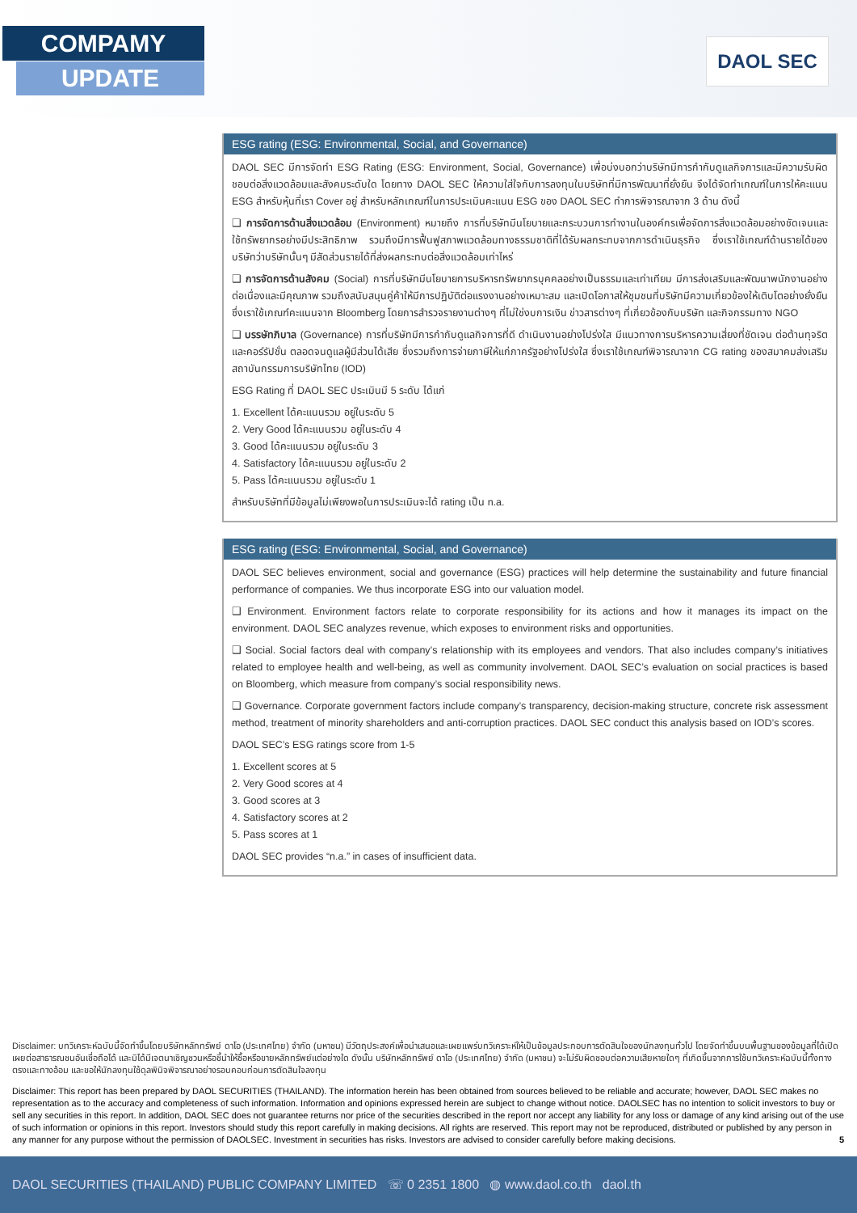COMPAMY
UPDATE
DAOL SEC
ESG rating (ESG: Environmental, Social, and Governance)
DAOL SEC มีการจัดทำ ESG Rating (ESG: Environment, Social, Governance) เพื่อบ่งบอกว่าบริษัทมีการกำกับดูแลกิจการและมีความรับผิดชอบต่อสิ่งแวดล้อมและสังคมระดับใด โดยทาง DAOL SEC ให้ความใส่ใจกับการลงทุนในบริษัทที่มีการพัฒนาที่ยั่งยืน จึงได้จัดทำเกณฑ์ในการให้คะแนน ESG สำหรับหุ้นที่เรา Cover อยู่ สำหรับหลักเกณฑ์ในการประเมินคะแนน ESG ของ DAOL SEC ทำการพิจารณาจาก 3 ด้าน ดังนี้
❑ การจัดการด้านสิ่งแวดล้อม (Environment) หมายถึง การที่บริษัทมีนโยบายและกระบวนการทำงานในองค์กรเพื่อจัดการสิ่งแวดล้อมอย่างชัดเจนและใช้ทรัพยากรอย่างมีประสิทธิภาพ รวมถึงมีการฟื้นฟูสภาพแวดล้อมทางธรรมชาติที่ได้รับผลกระทบจากการดำเนินธุรกิจ ซึ่งเราใช้เกณฑ์ด้านรายได้ของบริษัทว่าบริษัทนั้นๆ มีสัดส่วนรายได้ที่ส่งผลกระทบต่อสิ่งแวดล้อมเท่าไหร่
❑ การจัดการด้านสังคม (Social) การที่บริษัทมีนโยบายการบริหารทรัพยากรบุคคลอย่างเป็นธรรมและเท่าเทียม มีการส่งเสริมและพัฒนาพนักงานอย่างต่อเนื่องและมีคุณภาพ รวมถึงสนับสนุนคู่ค้าให้มีการปฏิบัติต่อแรงงานอย่างเหมาะสม และเปิดโอกาสให้ชุมชนที่บริษัทมีความเกี่ยวข้องให้เติบโตอย่างยั่งยืน ซึ่งเราใช้เกณฑ์คะแนนจาก Bloomberg โดยการสำรวจรายงานต่างๆ ที่ไม่ใช่งบการเงิน ข่าวสารต่างๆ ที่เกี่ยวข้องกับบริษัท และกิจกรรมทาง NGO
❑ บรรษัทภิบาล (Governance) การที่บริษัทมีการกำกับดูแลกิจการที่ดี ดำเนินงานอย่างโปร่งใส มีแนวทางการบริหารความเสี่ยงที่ชัดเจน ต่อต้านทุจริตและคอร์รัปชั่น ตลอดจนดูแลผู้มีส่วนได้เสีย ซึ่งรวมถึงการจ่ายภาษีให้แก่ภาครัฐอย่างโปร่งใส ซึ่งเราใช้เกณฑ์พิจารณาจาก CG rating ของสมาคมส่งเสริมสถาบันกรรมการบริษัทไทย (IOD)
ESG Rating ที่ DAOL SEC ประเมินมี 5 ระดับ ได้แก่
1. Excellent ได้คะแนนรวม อยู่ในระดับ 5
2. Very Good ได้คะแนนรวม อยู่ในระดับ 4
3. Good ได้คะแนนรวม อยู่ในระดับ 3
4. Satisfactory ได้คะแนนรวม อยู่ในระดับ 2
5. Pass ได้คะแนนรวม อยู่ในระดับ 1
สำหรับบริษัทที่มีข้อมูลไม่เพียงพอในการประเมินจะได้ rating เป็น n.a.
ESG rating (ESG: Environmental, Social, and Governance)
DAOL SEC believes environment, social and governance (ESG) practices will help determine the sustainability and future financial performance of companies. We thus incorporate ESG into our valuation model.
❑ Environment. Environment factors relate to corporate responsibility for its actions and how it manages its impact on the environment. DAOL SEC analyzes revenue, which exposes to environment risks and opportunities.
❑ Social. Social factors deal with company’s relationship with its employees and vendors. That also includes company’s initiatives related to employee health and well-being, as well as community involvement. DAOL SEC’s evaluation on social practices is based on Bloomberg, which measure from company’s social responsibility news.
❑ Governance. Corporate government factors include company’s transparency, decision-making structure, concrete risk assessment method, treatment of minority shareholders and anti-corruption practices. DAOL SEC conduct this analysis based on IOD’s scores.
DAOL SEC’s ESG ratings score from 1-5
1. Excellent scores at 5
2. Very Good scores at 4
3. Good scores at 3
4. Satisfactory scores at 2
5. Pass scores at 1
DAOL SEC provides “n.a.” in cases of insufficient data.
Disclaimer: บทวิเคราะห์ฉบับนี้จัดทำขึ้นโดยบริษัทหลักทรัพย์ ดาโอ (ประเทศไทย) จำกัด (มหาชน) มีวัตถุประสงค์เพื่อนำเสนอและเผยแพร่บทวิเคราะห์ให้เป็นข้อมูลประกอบการตัดสินใจของนักลงทุนทั่วไป โดยจัดทำขึ้นบนพื้นฐานของข้อมูลที่ได้เปิดเผยต่อสาธารณชนอันเชื่อถือได้ และมิได้มีเจตนาเชิญชวนหรือชี้นำให้ซื้อหรือขายหลักทรัพย์แต่อย่างใด ดังนั้น บริษัทหลักทรัพย์ ดาโอ (ประเทศไทย) จำกัด (มหาชน) จะไม่รับผิดชอบต่อความเสียหายใดๆ ที่เกิดขึ้นจากการใช้บทวิเคราะห์ฉบับนี้ทั้งทางตรงและทางอ้อม และขอให้นักลงทุนใช้ดุลพินิจพิจารณาอย่างรอบคอบก่อนการตัดสินใจลงทุน
Disclaimer: This report has been prepared by DAOL SECURITIES (THAILAND). The information herein has been obtained from sources believed to be reliable and accurate; however, DAOL SEC makes no representation as to the accuracy and completeness of such information. Information and opinions expressed herein are subject to change without notice. DAOLSEC has no intention to solicit investors to buy or sell any securities in this report. In addition, DAOL SEC does not guarantee returns nor price of the securities described in the report nor accept any liability for any loss or damage of any kind arising out of the use of such information or opinions in this report. Investors should study this report carefully in making decisions. All rights are reserved. This report may not be reproduced, distributed or published by any person in any manner for any purpose without the permission of DAOLSEC. Investment in securities has risks. Investors are advised to consider carefully before making decisions. 5
DAOL SECURITIES (THAILAND) PUBLIC COMPANY LIMITED ☏ 0 2351 1800 ◍ www.daol.co.th daol.th